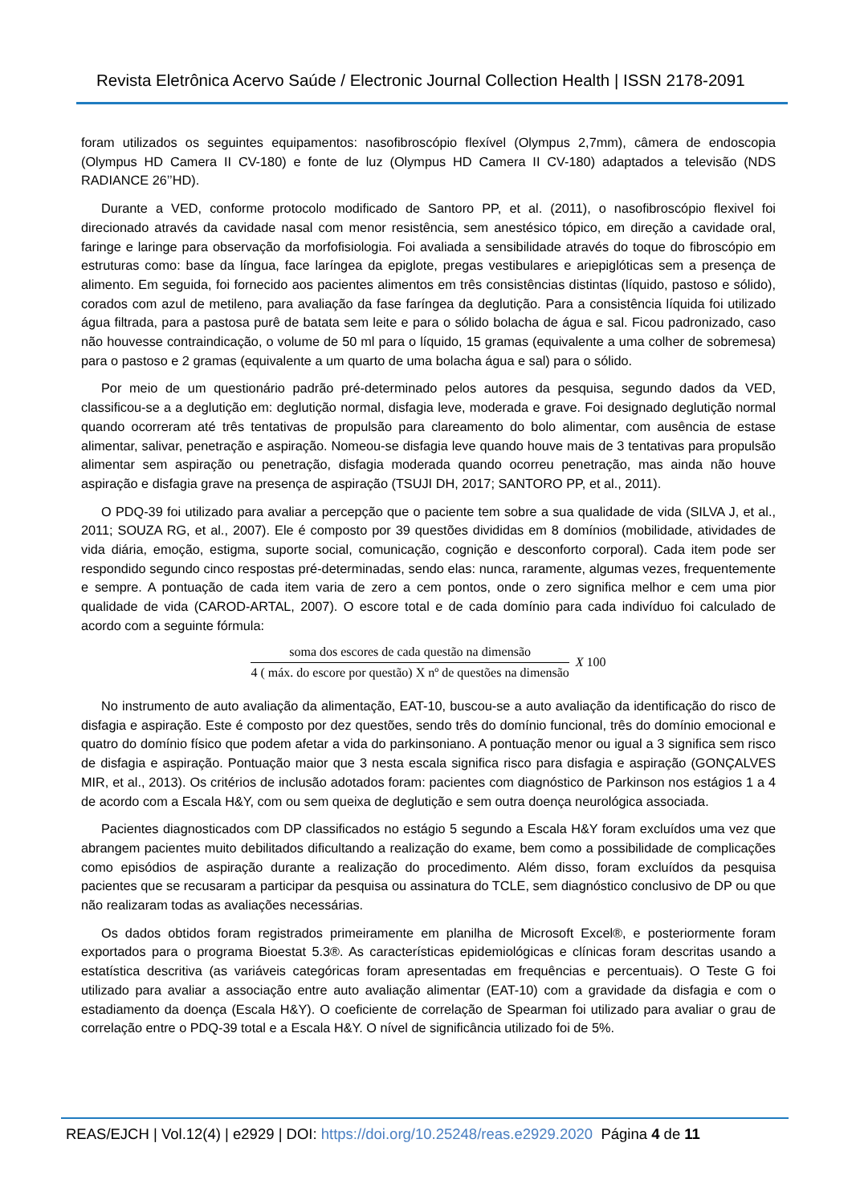Revista Eletrônica Acervo Saúde / Electronic Journal Collection Health | ISSN 2178-2091
foram utilizados os seguintes equipamentos: nasofibroscópio flexível (Olympus 2,7mm), câmera de endoscopia (Olympus HD Camera II CV-180) e fonte de luz (Olympus HD Camera II CV-180) adaptados a televisão (NDS RADIANCE 26’’HD).
Durante a VED, conforme protocolo modificado de Santoro PP, et al. (2011), o nasofibroscópio flexivel foi direcionado através da cavidade nasal com menor resistência, sem anestésico tópico, em direção a cavidade oral, faringe e laringe para observação da morfofisiologia. Foi avaliada a sensibilidade através do toque do fibroscópio em estruturas como: base da língua, face laríngea da epiglote, pregas vestibulares e ariepiglóticas sem a presença de alimento. Em seguida, foi fornecido aos pacientes alimentos em três consistências distintas (líquido, pastoso e sólido), corados com azul de metileno, para avaliação da fase faríngea da deglutição. Para a consistência líquida foi utilizado água filtrada, para a pastosa purê de batata sem leite e para o sólido bolacha de água e sal. Ficou padronizado, caso não houvesse contraindicação, o volume de 50 ml para o líquido, 15 gramas (equivalente a uma colher de sobremesa) para o pastoso e 2 gramas (equivalente a um quarto de uma bolacha água e sal) para o sólido.
Por meio de um questionário padrão pré-determinado pelos autores da pesquisa, segundo dados da VED, classificou-se a a deglutição em: deglutição normal, disfagia leve, moderada e grave. Foi designado deglutição normal quando ocorreram até três tentativas de propulsão para clareamento do bolo alimentar, com ausência de estase alimentar, salivar, penetração e aspiração. Nomeou-se disfagia leve quando houve mais de 3 tentativas para propulsão alimentar sem aspiração ou penetração, disfagia moderada quando ocorreu penetração, mas ainda não houve aspiração e disfagia grave na presença de aspiração (TSUJI DH, 2017; SANTORO PP, et al., 2011).
O PDQ-39 foi utilizado para avaliar a percepção que o paciente tem sobre a sua qualidade de vida (SILVA J, et al., 2011; SOUZA RG, et al., 2007). Ele é composto por 39 questões divididas em 8 domínios (mobilidade, atividades de vida diária, emoção, estigma, suporte social, comunicação, cognição e desconforto corporal). Cada item pode ser respondido segundo cinco respostas pré-determinadas, sendo elas: nunca, raramente, algumas vezes, frequentemente e sempre. A pontuação de cada item varia de zero a cem pontos, onde o zero significa melhor e cem uma pior qualidade de vida (CAROD-ARTAL, 2007). O escore total e de cada domínio para cada indivíduo foi calculado de acordo com a seguinte fórmula:
soma dos escores de cada questão na dimensão
4 ( máx. do escore por questão) X nº de questões na dimensão
X 100
No instrumento de auto avaliação da alimentação, EAT-10, buscou-se a auto avaliação da identificação do risco de disfagia e aspiração. Este é composto por dez questões, sendo três do domínio funcional, três do domínio emocional e quatro do domínio físico que podem afetar a vida do parkinsoniano. A pontuação menor ou igual a 3 significa sem risco de disfagia e aspiração. Pontuação maior que 3 nesta escala significa risco para disfagia e aspiração (GONÇALVES MIR, et al., 2013). Os critérios de inclusão adotados foram: pacientes com diagnóstico de Parkinson nos estágios 1 a 4 de acordo com a Escala H&Y, com ou sem queixa de deglutição e sem outra doença neurológica associada.
Pacientes diagnosticados com DP classificados no estágio 5 segundo a Escala H&Y foram excluídos uma vez que abrangem pacientes muito debilitados dificultando a realização do exame, bem como a possibilidade de complicações como episódios de aspiração durante a realização do procedimento. Além disso, foram excluídos da pesquisa pacientes que se recusaram a participar da pesquisa ou assinatura do TCLE, sem diagnóstico conclusivo de DP ou que não realizaram todas as avaliações necessárias.
Os dados obtidos foram registrados primeiramente em planilha de Microsoft Excel®, e posteriormente foram exportados para o programa Bioestat 5.3®. As características epidemiológicas e clínicas foram descritas usando a estatística descritiva (as variáveis categóricas foram apresentadas em frequências e percentuais). O Teste G foi utilizado para avaliar a associação entre auto avaliação alimentar (EAT-10) com a gravidade da disfagia e com o estadiamento da doença (Escala H&Y). O coeficiente de correlação de Spearman foi utilizado para avaliar o grau de correlação entre o PDQ-39 total e a Escala H&Y. O nível de significância utilizado foi de 5%.
REAS/EJCH | Vol.12(4) | e2929 | DOI: https://doi.org/10.25248/reas.e2929.2020 Página 4 de 11